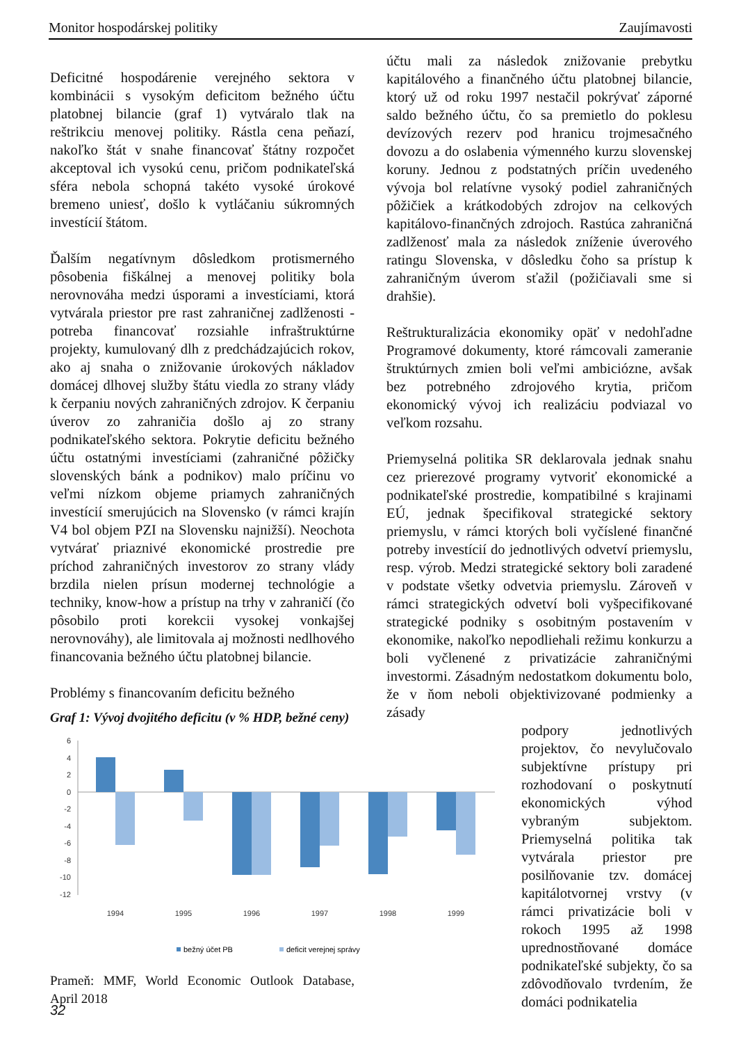Monitor hospodárskej politiky Zaujímavosti
Deficitné hospodárenie verejného sektora v kombinácii s vysokým deficitom bežného účtu platobnej bilancie (graf 1) vytváralo tlak na reštrikciu menovej politiky. Rástla cena peňazí, nakoľko štát v snahe financovať štátny rozpočet akceptoval ich vysokú cenu, pričom podnikateľská sféra nebola schopná takéto vysoké úrokové bremeno uniesť, došlo k vytláčaniu súkromných investícií štátom.
Ďalším negatívnym dôsledkom protismerného pôsobenia fiškálnej a menovej politiky bola nerovnováha medzi úsporami a investíciami, ktorá vytvárala priestor pre rast zahraničnej zadlženosti - potreba financovať rozsiahle infraštruktúrne projekty, kumulovaný dlh z predchádzajúcich rokov, ako aj snaha o znižovanie úrokových nákladov domácej dlhovej služby štátu viedla zo strany vlády k čerpaniu nových zahraničných zdrojov. K čerpaniu úverov zo zahraničia došlo aj zo strany podnikateľského sektora. Pokrytie deficitu bežného účtu ostatnými investíciami (zahraničné pôžičky slovenských bánk a podnikov) malo príčinu vo veľmi nízkom objeme priamych zahraničných investícií smerujúcich na Slovensko (v rámci krajín V4 bol objem PZI na Slovensku najnižší). Neochota vytvárať priaznivé ekonomické prostredie pre príchod zahraničných investorov zo strany vlády brzdila nielen prísun modernej technológie a techniky, know-how a prístup na trhy v zahraničí (čo pôsobilo proti korekcii vysokej vonkajšej nerovnováhy), ale limitovala aj možnosti nedlhového financovania bežného účtu platobnej bilancie.
Problémy s financovaním deficitu bežného
Graf 1: Vývoj dvojitého deficitu (v % HDP, bežné ceny)
6
4
2
0
-2
-4
-6
-8
-10
-12
1994
1995
1996
1997
1998
1999
bežný účet PB
deficit verejnej správy
Prameň: MMF, World Economic Outlook Database, April 2018
účtu mali za následok znižovanie prebytku kapitálového a finančného účtu platobnej bilancie, ktorý už od roku 1997 nestačil pokrývať záporné saldo bežného účtu, čo sa premietlo do poklesu devízových rezerv pod hranicu trojmesačného dovozu a do oslabenia výmenného kurzu slovenskej koruny. Jednou z podstatných príčin uvedeného vývoja bol relatívne vysoký podiel zahraničných pôžičiek a krátkodobých zdrojov na celkových kapitálovo-finančných zdrojoch. Rastúca zahraničná zadlženosť mala za následok zníženie úverového ratingu Slovenska, v dôsledku čoho sa prístup k zahraničným úverom sťažil (požičiavali sme si drahšie).
Reštrukturalizácia ekonomiky opäť v nedohľadne Programové dokumenty, ktoré rámcovali zameranie štruktúrnych zmien boli veľmi ambiciózne, avšak bez potrebného zdrojového krytia, pričom ekonomický vývoj ich realizáciu podviazal vo veľkom rozsahu.
Priemyselná politika SR deklarovala jednak snahu cez prierezové programy vytvoriť ekonomické a podnikateľské prostredie, kompatibilné s krajinami EÚ, jednak špecifikoval strategické sektory priemyslu, v rámci ktorých boli vyčíslené finančné potreby investícií do jednotlivých odvetví priemyslu, resp. výrob. Medzi strategické sektory boli zaradené v podstate všetky odvetvia priemyslu. Zároveň v rámci strategických odvetví boli vyšpecifikované strategické podniky s osobitným postavením v ekonomike, nakoľko nepodliehali režimu konkurzu a boli vyčlenené z privatizácie zahraničnými investormi. Zásadným nedostatkom dokumentu bolo, že v ňom neboli objektivizované podmienky a zásady
podpory jednotlivých projektov, čo nevylučovalo subjektívne prístupy pri rozhodovaní o poskytnutí ekonomických výhod vybraným subjektom. Priemyselná politika tak vytvárala priestor pre posilňovanie tzv. domácej kapitálotvornej vrstvy (v rámci privatizácie boli v rokoch 1995 až 1998 uprednostňované domáce podnikateľské subjekty, čo sa zdôvodňovalo tvrdením, že domáci podnikatelia
32